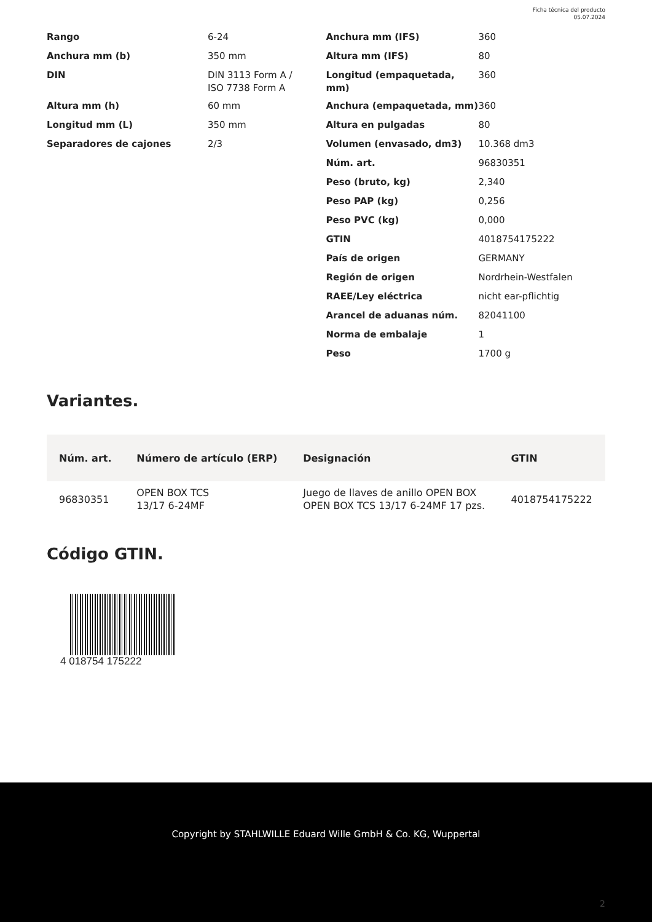Ficha técnica del producto
05.07.2024
| Rango | 6-24 |
| Anchura mm (b) | 350 mm |
| DIN | DIN 3113 Form A / ISO 7738 Form A |
| Altura mm (h) | 60 mm |
| Longitud mm (L) | 350 mm |
| Separadores de cajones | 2/3 |
| Anchura mm (IFS) | 360 |
| Altura mm (IFS) | 80 |
| Longitud (empaquetada, mm) | 360 |
| Anchura (empaquetada, mm) | 360 |
| Altura en pulgadas | 80 |
| Volumen (envasado, dm3) | 10.368 dm3 |
| Núm. art. | 96830351 |
| Peso (bruto, kg) | 2,340 |
| Peso PAP (kg) | 0,256 |
| Peso PVC (kg) | 0,000 |
| GTIN | 4018754175222 |
| País de origen | GERMANY |
| Región de origen | Nordrhein-Westfalen |
| RAEE/Ley eléctrica | nicht ear-pflichtig |
| Arancel de aduanas núm. | 82041100 |
| Norma de embalaje | 1 |
| Peso | 1700 g |
Variantes.
| Núm. art. | Número de artículo (ERP) | Designación | GTIN |
| --- | --- | --- | --- |
| 96830351 | OPEN BOX TCS 13/17 6-24MF | Juego de llaves de anillo OPEN BOX OPEN BOX TCS 13/17 6-24MF 17 pzs. | 4018754175222 |
Código GTIN.
4 018754 175222
Copyright by STAHLWILLE Eduard Wille GmbH & Co. KG, Wuppertal
2